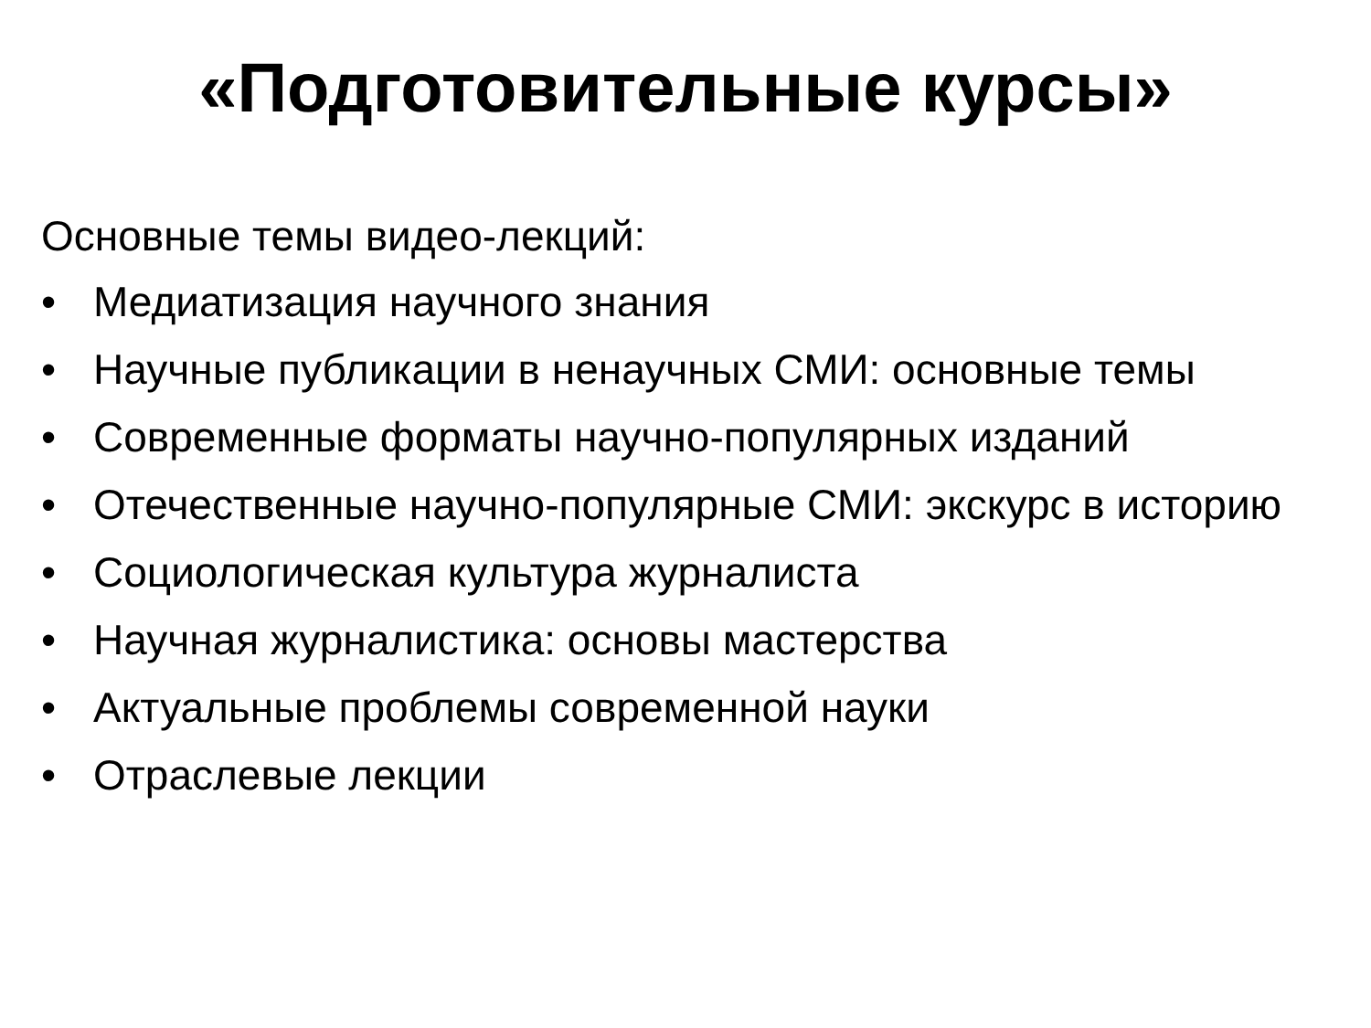«Подготовительные курсы»
Основные темы видео-лекций:
• Медиатизация научного знания
• Научные публикации в ненаучных СМИ: основные темы
• Современные форматы научно-популярных изданий
• Отечественные научно-популярные СМИ: экскурс в историю
• Социологическая культура журналиста
• Научная журналистика: основы мастерства
• Актуальные проблемы современной науки
• Отраслевые лекции